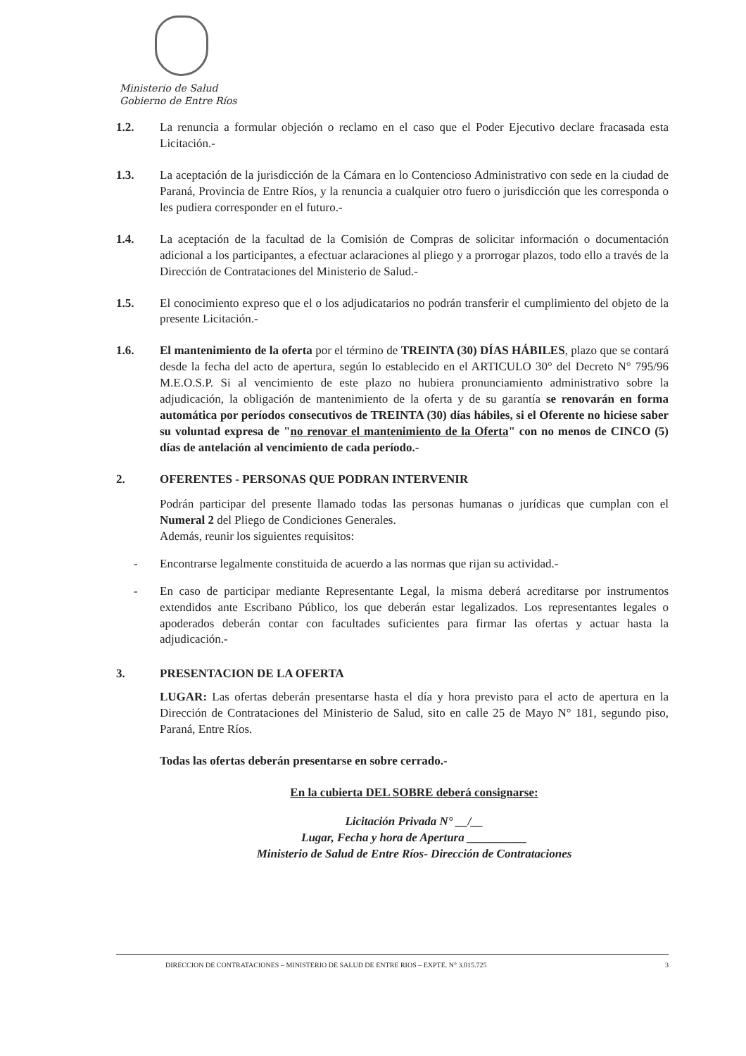Ministerio de Salud
Gobierno de Entre Ríos
1.2. La renuncia a formular objeción o reclamo en el caso que el Poder Ejecutivo declare fracasada esta Licitación.-
1.3. La aceptación de la jurisdicción de la Cámara en lo Contencioso Administrativo con sede en la ciudad de Paraná, Provincia de Entre Ríos, y la renuncia a cualquier otro fuero o jurisdicción que les corresponda o les pudiera corresponder en el futuro.-
1.4. La aceptación de la facultad de la Comisión de Compras de solicitar información o documentación adicional a los participantes, a efectuar aclaraciones al pliego y a prorrogar plazos, todo ello a través de la Dirección de Contrataciones del Ministerio de Salud.-
1.5. El conocimiento expreso que el o los adjudicatarios no podrán transferir el cumplimiento del objeto de la presente Licitación.-
1.6. El mantenimiento de la oferta por el término de TREINTA (30) DÍAS HÁBILES, plazo que se contará desde la fecha del acto de apertura, según lo establecido en el ARTICULO 30° del Decreto N° 795/96 M.E.O.S.P. Si al vencimiento de este plazo no hubiera pronunciamiento administrativo sobre la adjudicación, la obligación de mantenimiento de la oferta y de su garantía se renovarán en forma automática por períodos consecutivos de TREINTA (30) días hábiles, si el Oferente no hiciese saber su voluntad expresa de "no renovar el mantenimiento de la Oferta" con no menos de CINCO (5) días de antelación al vencimiento de cada período.-
2. OFERENTES - PERSONAS QUE PODRAN INTERVENIR
Podrán participar del presente llamado todas las personas humanas o jurídicas que cumplan con el Numeral 2 del Pliego de Condiciones Generales.
Además, reunir los siguientes requisitos:
- Encontrarse legalmente constituida de acuerdo a las normas que rijan su actividad.-
- En caso de participar mediante Representante Legal, la misma deberá acreditarse por instrumentos extendidos ante Escribano Público, los que deberán estar legalizados. Los representantes legales o apoderados deberán contar con facultades suficientes para firmar las ofertas y actuar hasta la adjudicación.-
3. PRESENTACION DE LA OFERTA
LUGAR: Las ofertas deberán presentarse hasta el día y hora previsto para el acto de apertura en la Dirección de Contrataciones del Ministerio de Salud, sito en calle 25 de Mayo N° 181, segundo piso, Paraná, Entre Ríos.
Todas las ofertas deberán presentarse en sobre cerrado.-
En la cubierta DEL SOBRE deberá consignarse:
Licitación Privada N° __/__
Lugar, Fecha y hora de Apertura __________
Ministerio de Salud de Entre Ríos- Dirección de Contrataciones
DIRECCION DE CONTRATACIONES – MINISTERIO DE SALUD DE ENTRE RIOS – EXPTE. N° 3.015.725 3